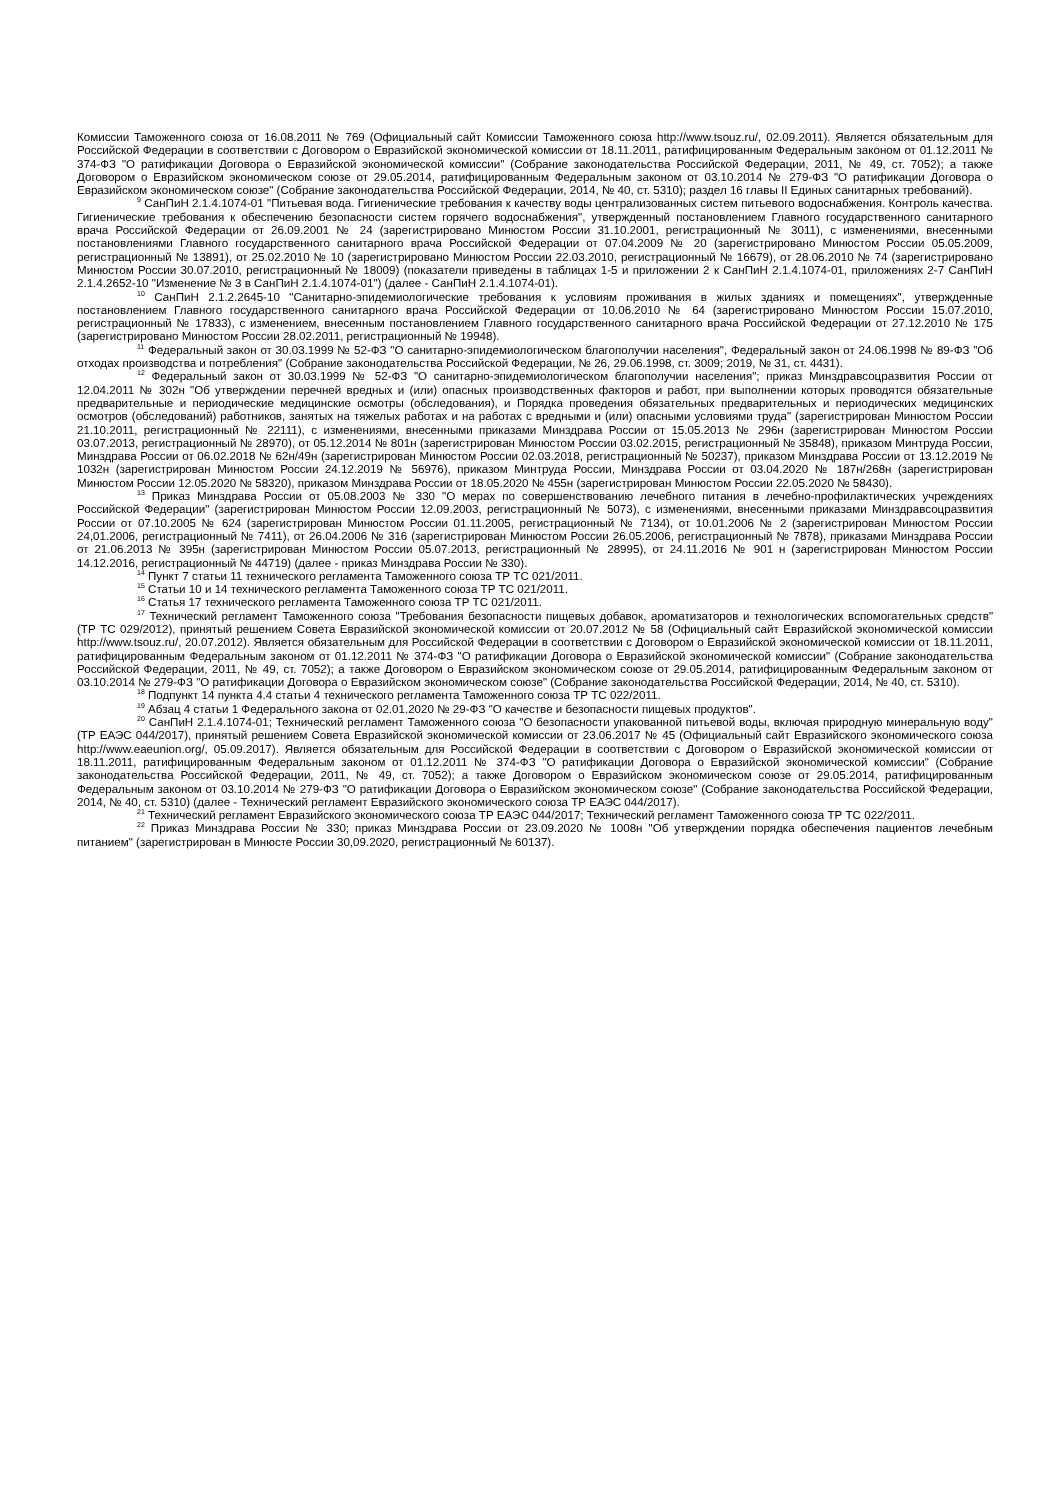Комиссии Таможенного союза от 16.08.2011 № 769 (Официальный сайт Комиссии Таможенного союза http://www.tsouz.ru/, 02.09.2011). Является обязательным для Российской Федерации в соответствии с Договором о Евразийской экономической комиссии от 18.11.2011, ратифицированным Федеральным законом от 01.12.2011 № 374-ФЗ "О ратификации Договора о Евразийской экономической комиссии" (Собрание законодательства Российской Федерации, 2011, № 49, ст. 7052); а также Договором о Евразийском экономическом союзе от 29.05.2014, ратифицированным Федеральным законом от 03.10.2014 № 279-ФЗ "О ратификации Договора о Евразийском экономическом союзе" (Собрание законодательства Российской Федерации, 2014, № 40, ст. 5310); раздел 16 главы II Единых санитарных требований).
<sup>9</sup> СанПиН 2.1.4.1074-01 "Питьевая вода. Гигиенические требования к качеству воды централизованных систем питьевого водоснабжения. Контроль качества. Гигиенические требования к обеспечению безопасности систем горячего водоснабжения", утвержденный постановлением Главного государственного санитарного врача Российской Федерации от 26.09.2001 № 24 (зарегистрировано Минюстом России 31.10.2001, регистрационный № 3011), с изменениями, внесенными постановлениями Главного государственного санитарного врача Российской Федерации от 07.04.2009 № 20 (зарегистрировано Минюстом России 05.05.2009, регистрационный № 13891), от 25.02.2010 № 10 (зарегистрировано Минюстом России 22.03.2010, регистрационный № 16679), от 28.06.2010 № 74 (зарегистрировано Минюстом России 30.07.2010, регистрационный № 18009) (показатели приведены в таблицах 1-5 и приложении 2 к СанПиН 2.1.4.1074-01, приложениях 2-7 СанПиН 2.1.4.2652-10 "Изменение № 3 в СанПиН 2.1.4.1074-01") (далее - СанПиН 2.1.4.1074-01).
<sup>10</sup> СанПиН 2.1.2.2645-10 "Санитарно-эпидемиологические требования к условиям проживания в жилых зданиях и помещениях", утвержденные постановлением Главного государственного санитарного врача Российской Федерации от 10.06.2010 № 64 (зарегистрировано Минюстом России 15.07.2010, регистрационный № 17833), с изменением, внесенным постановлением Главного государственного санитарного врача Российской Федерации от 27.12.2010 № 175 (зарегистрировано Минюстом России 28.02.2011, регистрационный № 19948).
<sup>11</sup> Федеральный закон от 30.03.1999 № 52-ФЗ "О санитарно-эпидемиологическом благополучии населения", Федеральный закон от 24.06.1998 № 89-ФЗ "Об отходах производства и потребления" (Собрание законодательства Российской Федерации, № 26, 29.06.1998, ст. 3009; 2019, № 31, ст. 4431).
<sup>12</sup> Федеральный закон от 30.03.1999 № 52-ФЗ "О санитарно-эпидемиологическом благополучии населения"; приказ Минздравсоцразвития России от 12.04.2011 № 302н "Об утверждении перечней вредных и (или) опасных производственных факторов и работ, при выполнении которых проводятся обязательные предварительные и периодические медицинские осмотры (обследования), и Порядка проведения обязательных предварительных и периодических медицинских осмотров (обследований) работников, занятых на тяжелых работах и на работах с вредными и (или) опасными условиями труда" (зарегистрирован Минюстом России 21.10.2011, регистрационный № 22111), с изменениями, внесенными приказами Минздрава России от 15.05.2013 № 296н (зарегистрирован Минюстом России 03.07.2013, регистрационный № 28970), от 05.12.2014 № 801н (зарегистрирован Минюстом России 03.02.2015, регистрационный № 35848), приказом Минтруда России, Минздрава России от 06.02.2018 № 62н/49н (зарегистрирован Минюстом России 02.03.2018, регистрационный № 50237), приказом Минздрава России от 13.12.2019 № 1032н (зарегистрирован Минюстом России 24.12.2019 № 56976), приказом Минтруда России, Минздрава России от 03.04.2020 № 187н/268н (зарегистрирован Минюстом России 12.05.2020 № 58320), приказом Минздрава России от 18.05.2020 № 455н (зарегистрирован Минюстом России 22.05.2020 № 58430).
<sup>13</sup> Приказ Минздрава России от 05.08.2003 № 330 "О мерах по совершенствованию лечебного питания в лечебно-профилактических учреждениях Российской Федерации" (зарегистрирован Минюстом России 12.09.2003, регистрационный № 5073), с изменениями, внесенными приказами Минздравсоцразвития России от 07.10.2005 № 624 (зарегистрирован Минюстом России 01.11.2005, регистрационный № 7134), от 10.01.2006 № 2 (зарегистрирован Минюстом России 24,01.2006, регистрационный № 7411), от 26.04.2006 № 316 (зарегистрирован Минюстом России 26.05.2006, регистрационный № 7878), приказами Минздрава России от 21.06.2013 № 395н (зарегистрирован Минюстом России 05.07.2013, регистрационный № 28995), от 24.11.2016 № 901 н (зарегистрирован Минюстом России 14.12.2016, регистрационный № 44719) (далее - приказ Минздрава России № 330).
<sup>14</sup> Пункт 7 статьи 11 технического регламента Таможенного союза ТР ТС 021/2011.
<sup>15</sup> Статьи 10 и 14 технического регламента Таможенного союза ТР ТС 021/2011.
<sup>16</sup> Статья 17 технического регламента Таможенного союза ТР ТС 021/2011.
<sup>17</sup> Технический регламент Таможенного союза "Требования безопасности пищевых добавок, ароматизаторов и технологических вспомогательных средств" (ТР ТС 029/2012), принятый решением Совета Евразийской экономической комиссии от 20.07.2012 № 58 (Официальный сайт Евразийской экономической комиссии http://www.tsouz.ru/, 20.07.2012). Является обязательным для Российской Федерации в соответствии с Договором о Евразийской экономической комиссии от 18.11.2011, ратифицированным Федеральным законом от 01.12.2011 № 374-ФЗ "О ратификации Договора о Евразийской экономической комиссии" (Собрание законодательства Российской Федерации, 2011, № 49, ст. 7052); а также Договором о Евразийском экономическом союзе от 29.05.2014, ратифицированным Федеральным законом от 03.10.2014 № 279-ФЗ "О ратификации Договора о Евразийском экономическом союзе" (Собрание законодательства Российской Федерации, 2014, № 40, ст. 5310).
<sup>18</sup> Подпункт 14 пункта 4.4 статьи 4 технического регламента Таможенного союза ТР ТС 022/2011.
<sup>19</sup> Абзац 4 статьи 1 Федерального закона от 02.01.2020 № 29-ФЗ "О качестве и безопасности пищевых продуктов".
<sup>20</sup> СанПиН 2.1.4.1074-01; Технический регламент Таможенного союза "О безопасности упакованной питьевой воды, включая природную минеральную воду" (ТР ЕАЭС 044/2017), принятый решением Совета Евразийской экономической комиссии от 23.06.2017 № 45 (Официальный сайт Евразийского экономического союза http://www.eaeunion.org/, 05.09.2017). Является обязательным для Российской Федерации в соответствии с Договором о Евразийской экономической комиссии от 18.11.2011, ратифицированным Федеральным законом от 01.12.2011 № 374-ФЗ "О ратификации Договора о Евразийской экономической комиссии" (Собрание законодательства Российской Федерации, 2011, № 49, ст. 7052); а также Договором о Евразийском экономическом союзе от 29.05.2014, ратифицированным Федеральным законом от 03.10.2014 № 279-ФЗ "О ратификации Договора о Евразийском экономическом союзе" (Собрание законодательства Российской Федерации, 2014, № 40, ст. 5310) (далее - Технический регламент Евразийского экономического союза ТР ЕАЭС 044/2017).
<sup>21</sup> Технический регламент Евразийского экономического союза ТР ЕАЭС 044/2017; Технический регламент Таможенного союза ТР ТС 022/2011.
<sup>22</sup> Приказ Минздрава России № 330; приказ Минздрава России от 23.09.2020 № 1008н "Об утверждении порядка обеспечения пациентов лечебным питанием" (зарегистрирован в Минюсте России 30,09.2020, регистрационный № 60137).